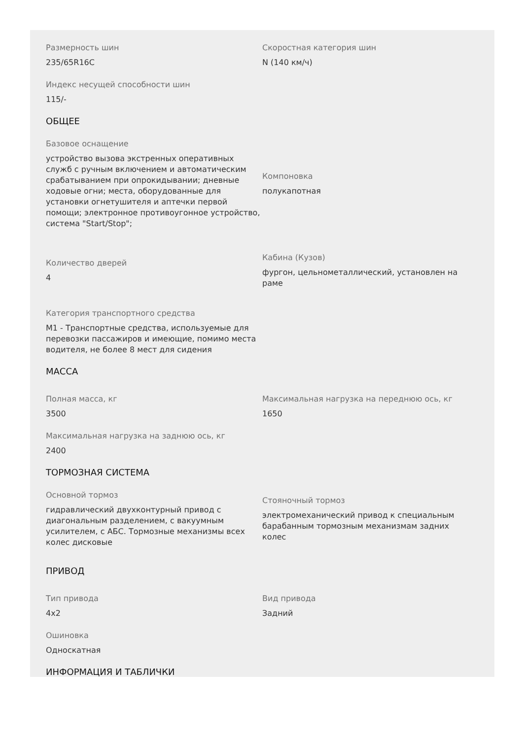Размерность шин
235/65R16C
Скоростная категория шин
N (140 км/ч)
Индекс несущей способности шин
115/-
ОБЩЕЕ
Базовое оснащение
устройство вызова экстренных оперативных служб с ручным включением и автоматическим срабатыванием при опрокидывании; дневные ходовые огни; места, оборудованные для установки огнетушителя и аптечки первой помощи; электронное противоугонное устройство, система "Start/Stop";
Компоновка
полукапотная
Количество дверей
4
Кабина (Кузов)
фургон, цельнометаллический, установлен на раме
Категория транспортного средства
М1 - Транспортные средства, используемые для перевозки пассажиров и имеющие, помимо места водителя, не более 8 мест для сидения
МАССА
Полная масса, кг
3500
Максимальная нагрузка на переднюю ось, кг
1650
Максимальная нагрузка на заднюю ось, кг
2400
ТОРМОЗНАЯ СИСТЕМА
Основной тормоз
гидравлический двухконтурный привод с диагональным разделением, с вакуумным усилителем, с АБС. Тормозные механизмы всех колес дисковые
Стояночный тормоз
электромеханический привод к специальным барабанным тормозным механизмам задних колес
ПРИВОД
Тип привода
4x2
Вид привода
Задний
Ошиновка
Односкатная
ИНФОРМАЦИЯ И ТАБЛИЧКИ